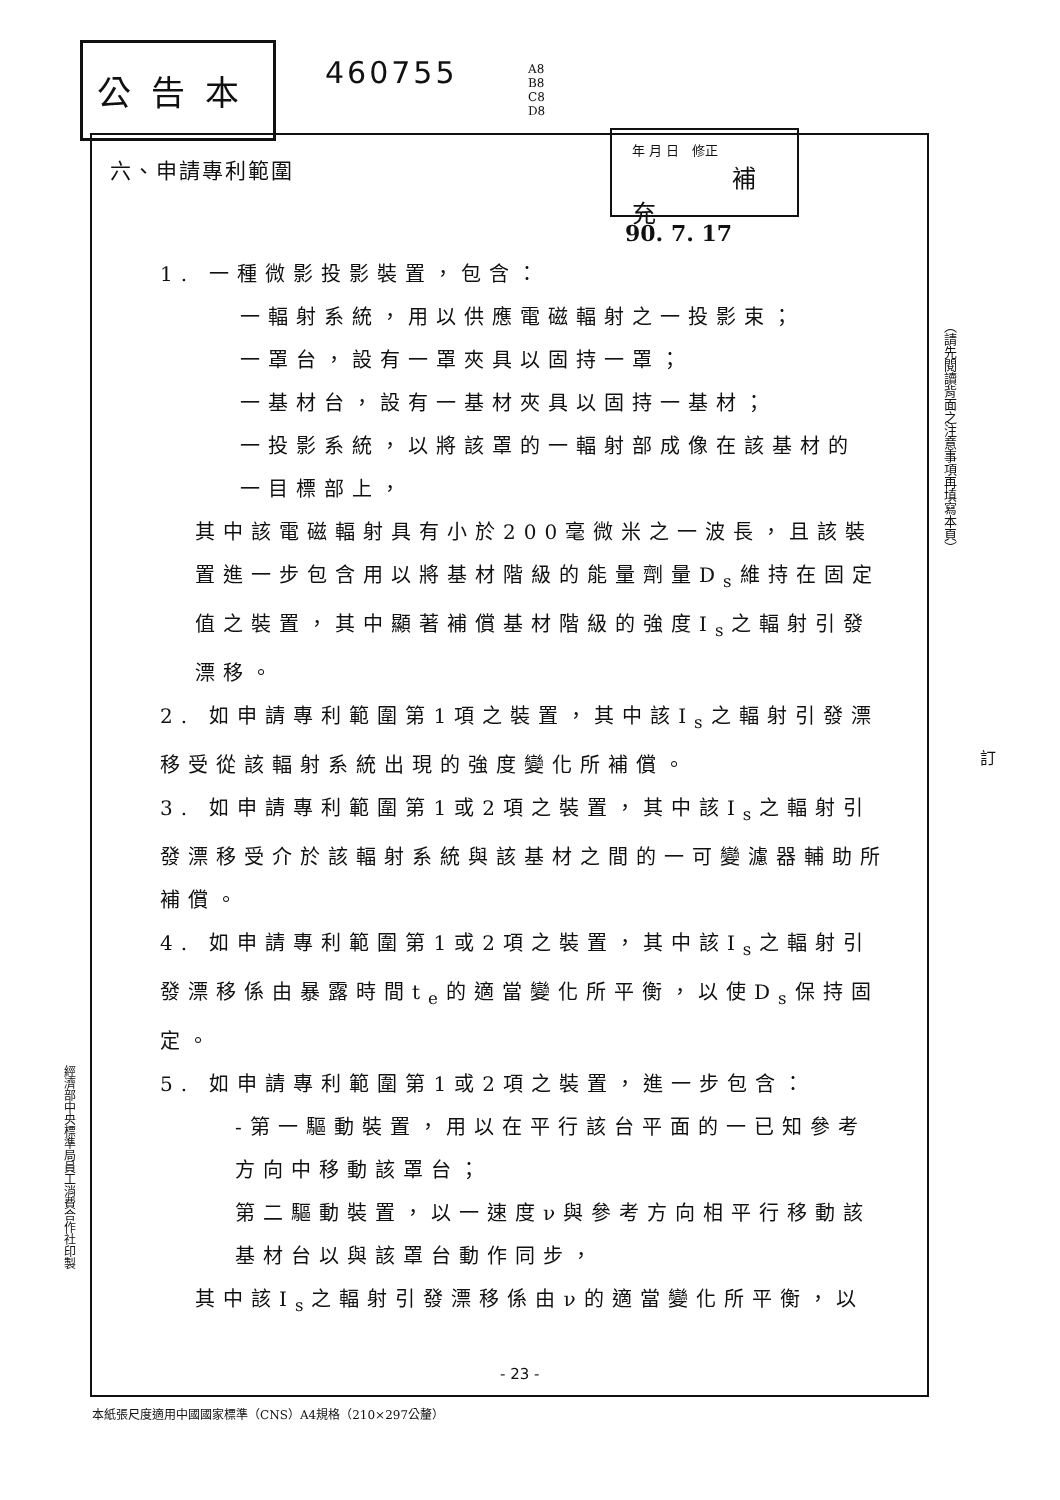公告本 460755
A8
B8
C8
D8
年 月 日 修正
補充
90. 7. 17
六、申請專利範圍
1. 一種微影投影裝置，包含：
一輻射系統，用以供應電磁輻射之一投影束；
一罩台，設有一罩夾具以固持一罩；
一基材台，設有一基材夾具以固持一基材；
一投影系統，以將該罩的一輻射部成像在該基材的
一目標部上，
其中該電磁輻射具有小於200毫微米之一波長，且該裝置進一步包含用以將基材階級的能量劑量D<sub>s</sub>維持在固定值之裝置，其中顯著補償基材階級的強度I<sub>s</sub>之輻射引發漂移。
2. 如申請專利範圍第1項之裝置，其中該I<sub>s</sub>之輻射引發漂移受從該輻射系統出現的強度變化所補償。
3. 如申請專利範圍第1或2項之裝置，其中該I<sub>s</sub>之輻射引發漂移受介於該輻射系統與該基材之間的一可變濾器輔助所補償。
4. 如申請專利範圍第1或2項之裝置，其中該I<sub>s</sub>之輻射引發漂移係由暴露時間t<sub>e</sub>的適當變化所平衡，以使D<sub>s</sub>保持固定。
5. 如申請專利範圍第1或2項之裝置，進一步包含：
-第一驅動裝置，用以在平行該台平面的一已知參考方向中移動該罩台；
第二驅動裝置，以一速度ν與參考方向相平行移動該基材台以與該罩台動作同步，
其中該I<sub>s</sub>之輻射引發漂移係由ν的適當變化所平衡，以
（請先閱讀背面之注意事項再填寫本頁）
訂
經濟部中央標準局員工消費合作社印製
- 23 -
本紙張尺度適用中國國家標準（CNS）A4規格（210×297公釐）